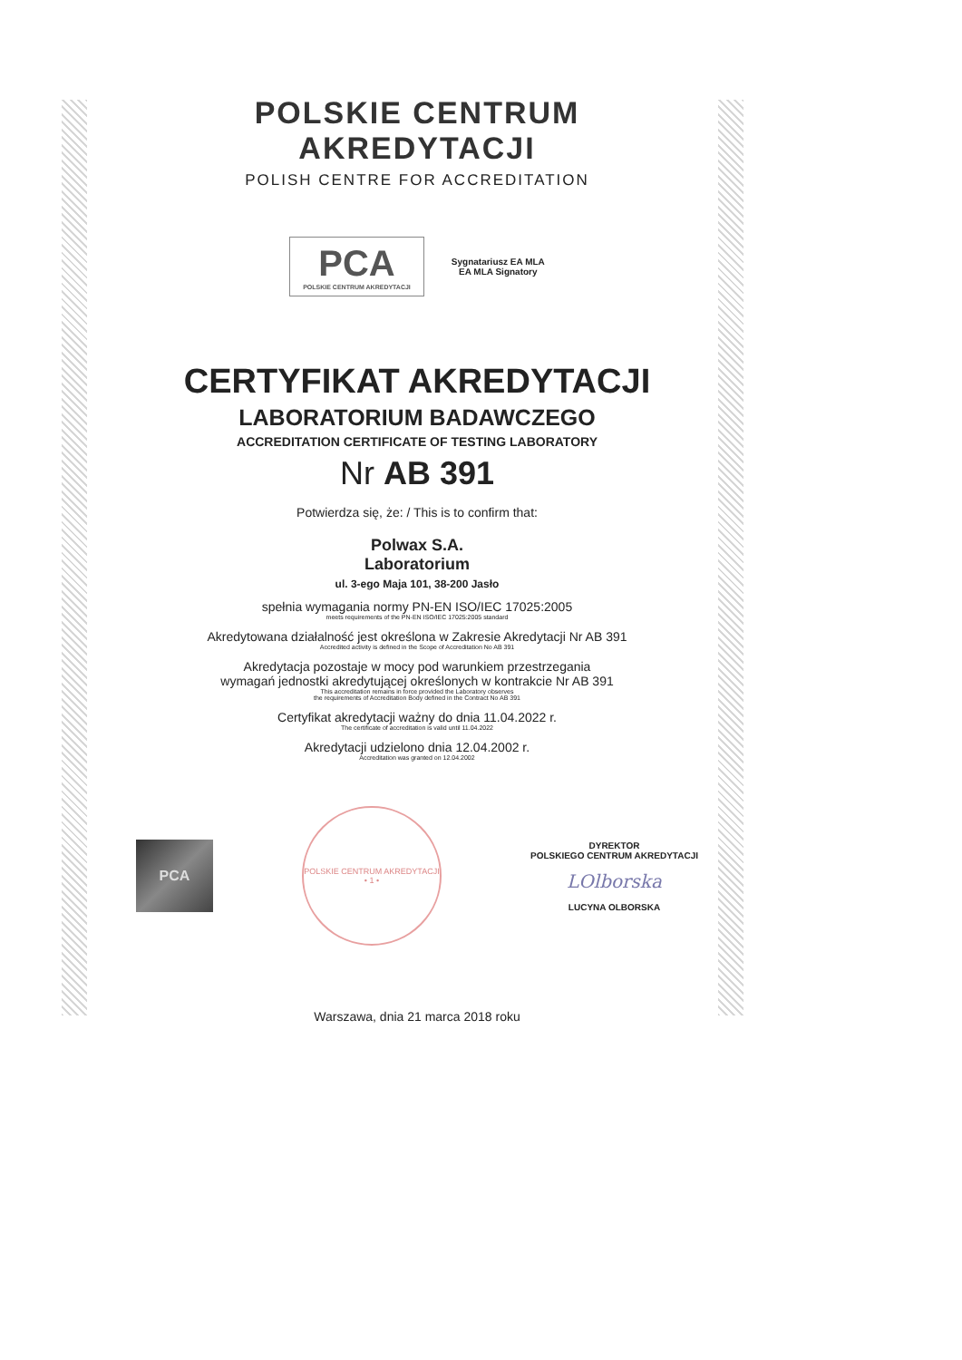POLSKIE CENTRUM AKREDYTACJI
POLISH CENTRE FOR ACCREDITATION
PCA
POLSKIE CENTRUM AKREDYTACJI
Sygnatariusz EA MLA
EA MLA Signatory
CERTYFIKAT AKREDYTACJI
LABORATORIUM BADAWCZEGO
ACCREDITATION CERTIFICATE OF TESTING LABORATORY
Nr AB 391
Potwierdza się, że: / This is to confirm that:
Polwax S.A.
Laboratorium
ul. 3-ego Maja 101, 38-200 Jasło
spełnia wymagania normy PN-EN ISO/IEC 17025:2005
meets requirements of the PN-EN ISO/IEC 17025:2005 standard
Akredytowana działalność jest określona w Zakresie Akredytacji Nr AB 391
Accredited activity is defined in the Scope of Accreditation No AB 391
Akredytacja pozostaje w mocy pod warunkiem przestrzegania
wymagań jednostki akredytującej określonych w kontrakcie Nr AB 391
This accreditation remains in force provided the Laboratory observes
the requirements of Accreditation Body defined in the Contract No AB 391
Certyfikat akredytacji ważny do dnia 11.04.2022 r.
The certificate of accreditation is valid until 11.04.2022
Akredytacji udzielono dnia 12.04.2002 r.
Accreditation was granted on 12.04.2002
PCA
POLSKIE CENTRUM AKREDYTACJI • 1 •
DYREKTOR
POLSKIEGO CENTRUM AKREDYTACJI
LOlborska
LUCYNA OLBORSKA
Warszawa, dnia 21 marca 2018 roku